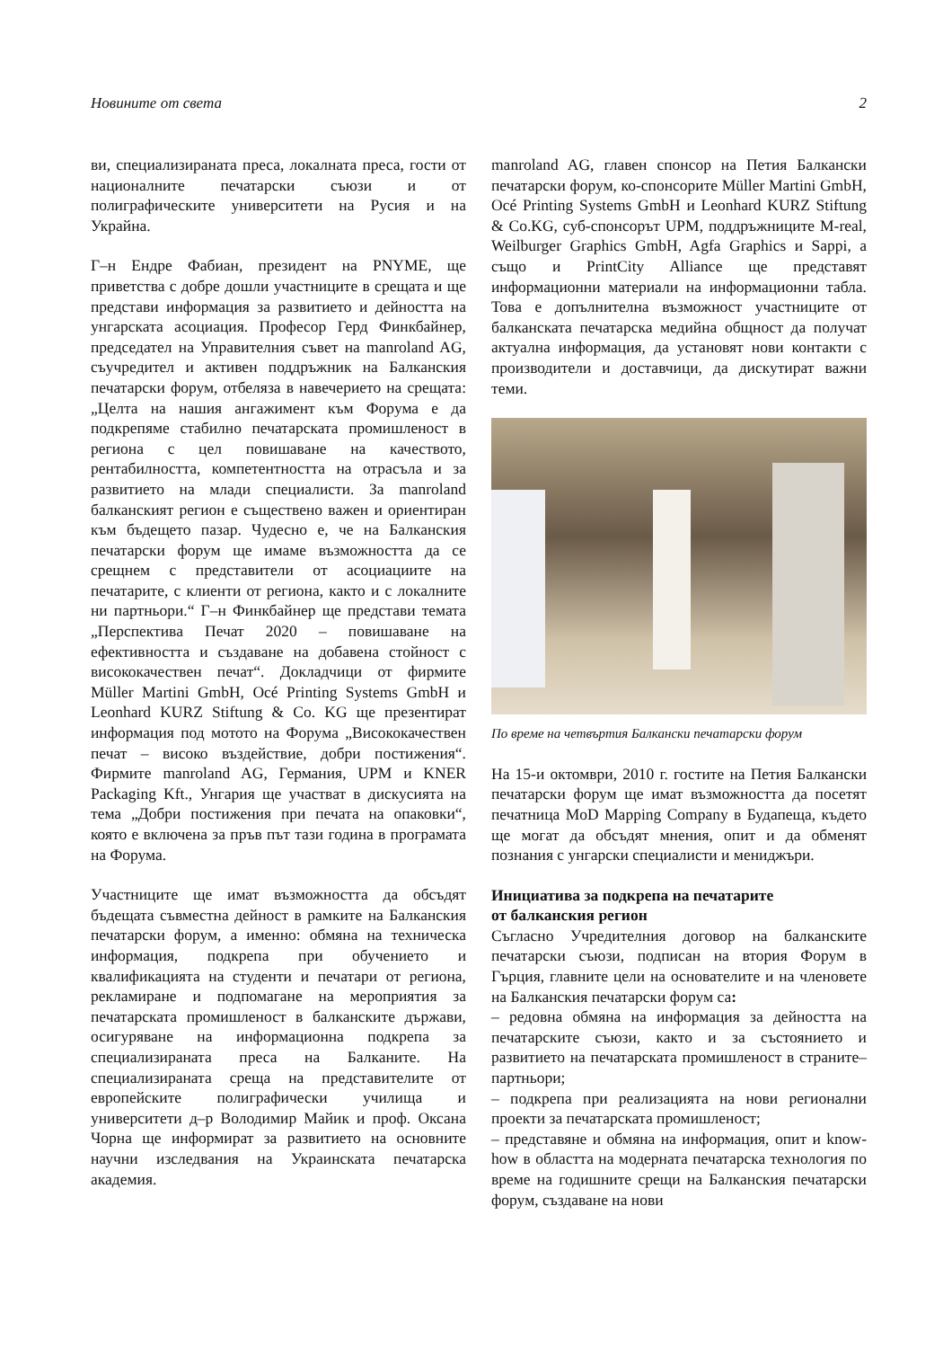Новините от света 2
ви, специализираната преса, локалната преса, гости от националните печатарски съюзи и от полиграфическите университети на Русия и на Украйна.
Г–н Ендре Фабиан, президент на PNYME, ще приветства с добре дошли участниците в срещата и ще представи информация за развитието и дейността на унгарската асоциация. Професор Герд Финкбайнер, председател на Управителния съвет на manroland AG, съучредител и активен поддръжник на Балканския печатарски форум, отбеляза в навечерието на срещата: „Целта на нашия ангажимент към Форума е да подкрепяме стабилно печатарската промишленост в региона с цел повишаване на качеството, рентабилността, компетентността на отрасъла и за развитието на млади специалисти. За manroland балканският регион е съществено важен и ориентиран към бъдещето пазар. Чудесно е, че на Балканския печатарски форум ще имаме възможността да се срещнем с представители от асоциациите на печатарите, с клиенти от региона, както и с локалните ни партньори.“ Г–н Финкбайнер ще представи темата „Перспектива Печат 2020 – повишаване на ефективността и създаване на добавена стойност с висококачествен печат“. Докладчици от фирмите Müller Martini GmbH, Océ Printing Systems GmbH и Leonhard KURZ Stiftung & Co. KG ще презентират информация под мотото на Форума „Висококачествен печат – високо въздействие, добри постижения“. Фирмите manroland AG, Германия, UPM и KNER Packaging Kft., Унгария ще участват в дискусията на тема „Добри постижения при печата на опаковки“, която е включена за пръв път тази година в програмата на Форума.
Участниците ще имат възможността да обсъдят бъдещата съвместна дейност в рамките на Балканския печатарски форум, а именно: обмяна на техническа информация, подкрепа при обучението и квалификацията на студенти и печатари от региона, рекламиране и подпомагане на мероприятия за печатарската промишленост в балканските държави, осигуряване на информационна подкрепа за специализираната преса на Балканите. На специализираната среща на представителите от европейските полиграфически училища и университети д–р Володимир Майик и проф. Оксана Чорна ще информират за развитието на основните научни изследвания на Украинската печатарска академия.
manroland AG, главен спонсор на Петия Балкански печатарски форум, ко-спонсорите Müller Martini GmbH, Océ Printing Systems GmbH и Leonhard KURZ Stiftung & Co.KG, суб-спонсорът UPM, поддръжниците M-real, Weilburger Graphics GmbH, Agfa Graphics и Sappi, а също и PrintCity Alliance ще представят информационни материали на информационни табла. Това е допълнителна възможност участниците от балканската печатарска медийна общност да получат актуална информация, да установят нови контакти с производители и доставчици, да дискутират важни теми.
По време на четвъртия Балкански печатарски форум
На 15-и октомври, 2010 г. гостите на Петия Балкански печатарски форум ще имат възможността да посетят печатница MoD Mapping Company в Будапеща, където ще могат да обсъдят мнения, опит и да обменят познания с унгарски специалисти и мениджъри.
Инициатива за подкрепа на печатарите
от балканския регион
Съгласно Учредителния договор на балканските печатарски съюзи, подписан на втория Форум в Гърция, главните цели на основателите и на членовете на Балканския печатарски форум са:
– редовна обмяна на информация за дейността на печатарските съюзи, както и за състоянието и развитието на печатарската промишленост в страните–партньори;
– подкрепа при реализацията на нови регионални проекти за печатарската промишленост;
– представяне и обмяна на информация, опит и know-how в областта на модерната печатарска технология по време на годишните срещи на Балканския печатарски форум, създаване на нови